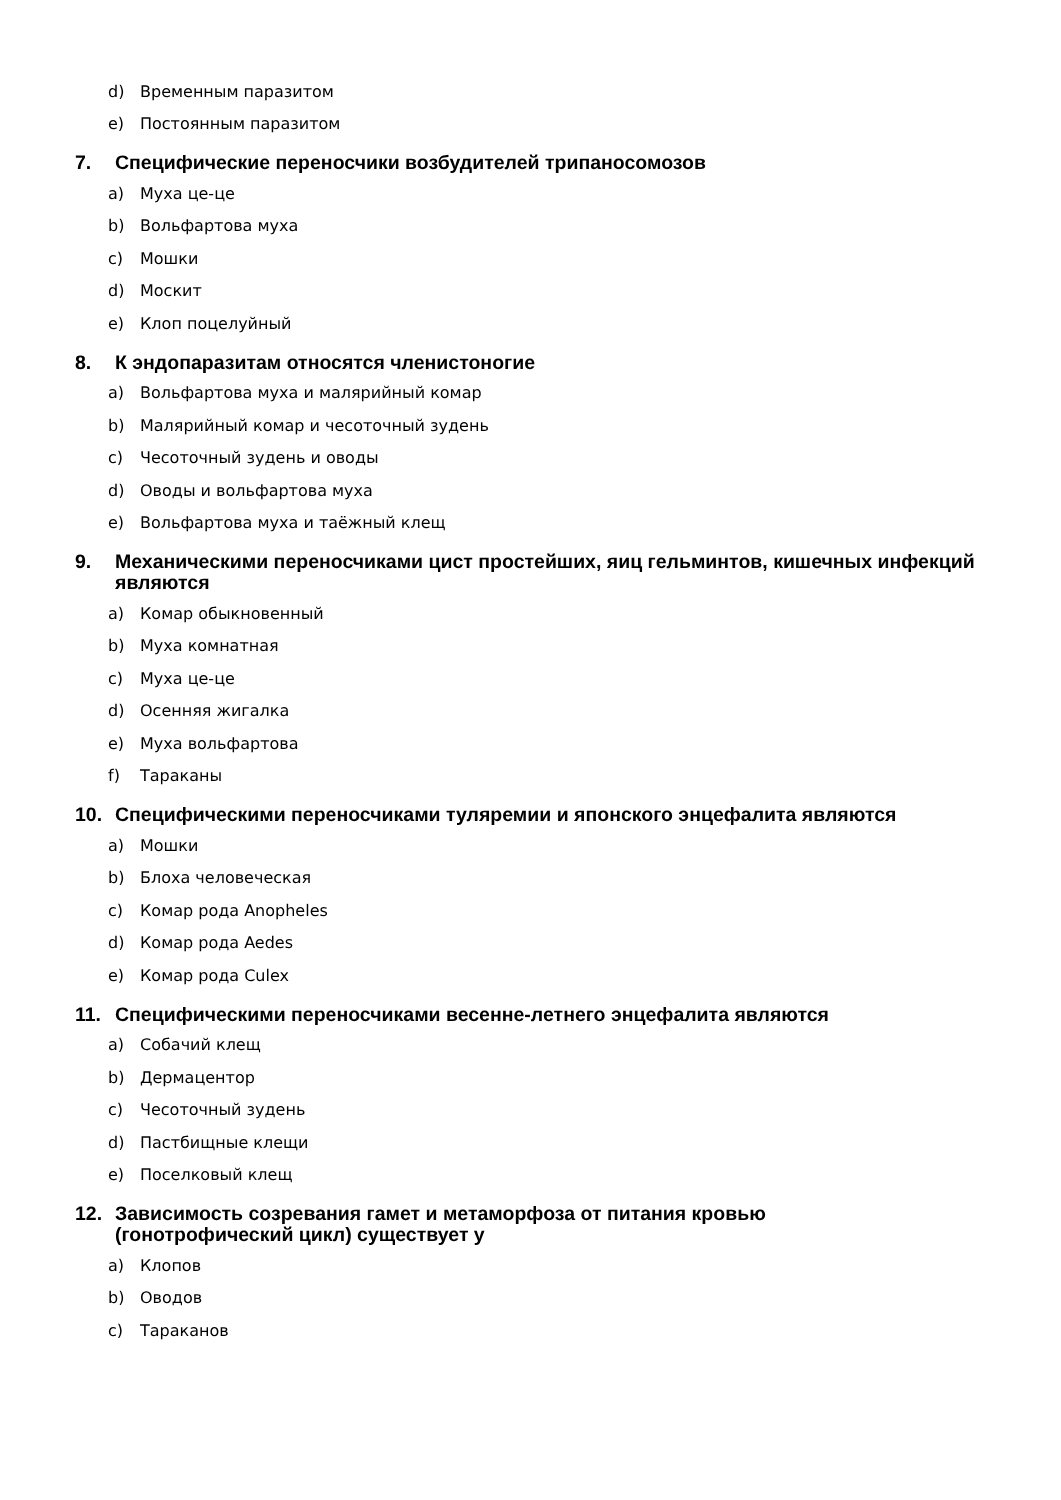d) Временным паразитом
e) Постоянным паразитом
7. Специфические переносчики возбудителей трипаносомозов
a) Муха це-це
b) Вольфартова муха
c) Мошки
d) Москит
e) Клоп поцелуйный
8. К эндопаразитам относятся членистоногие
a) Вольфартова муха и малярийный комар
b) Малярийный комар и чесоточный зудень
c) Чесоточный зудень и оводы
d) Оводы и вольфартова муха
e) Вольфартова муха и таёжный клещ
9. Механическими переносчиками цист простейших, яиц гельминтов, кишечных инфекций являются
a) Комар обыкновенный
b) Муха комнатная
c) Муха це-це
d) Осенняя жигалка
e) Муха вольфартова
f) Тараканы
10. Специфическими переносчиками туляремии и японского энцефалита являются
a) Мошки
b) Блоха человеческая
c) Комар рода Anopheles
d) Комар рода Aedes
e) Комар рода Culex
11. Специфическими переносчиками весенне-летнего энцефалита являются
a) Собачий клещ
b) Дермацентор
c) Чесоточный зудень
d) Пастбищные клещи
e) Поселковый клещ
12. Зависимость созревания гамет и метаморфоза от питания кровью
(гонотрофический цикл) существует у
a) Клопов
b) Оводов
c) Тараканов